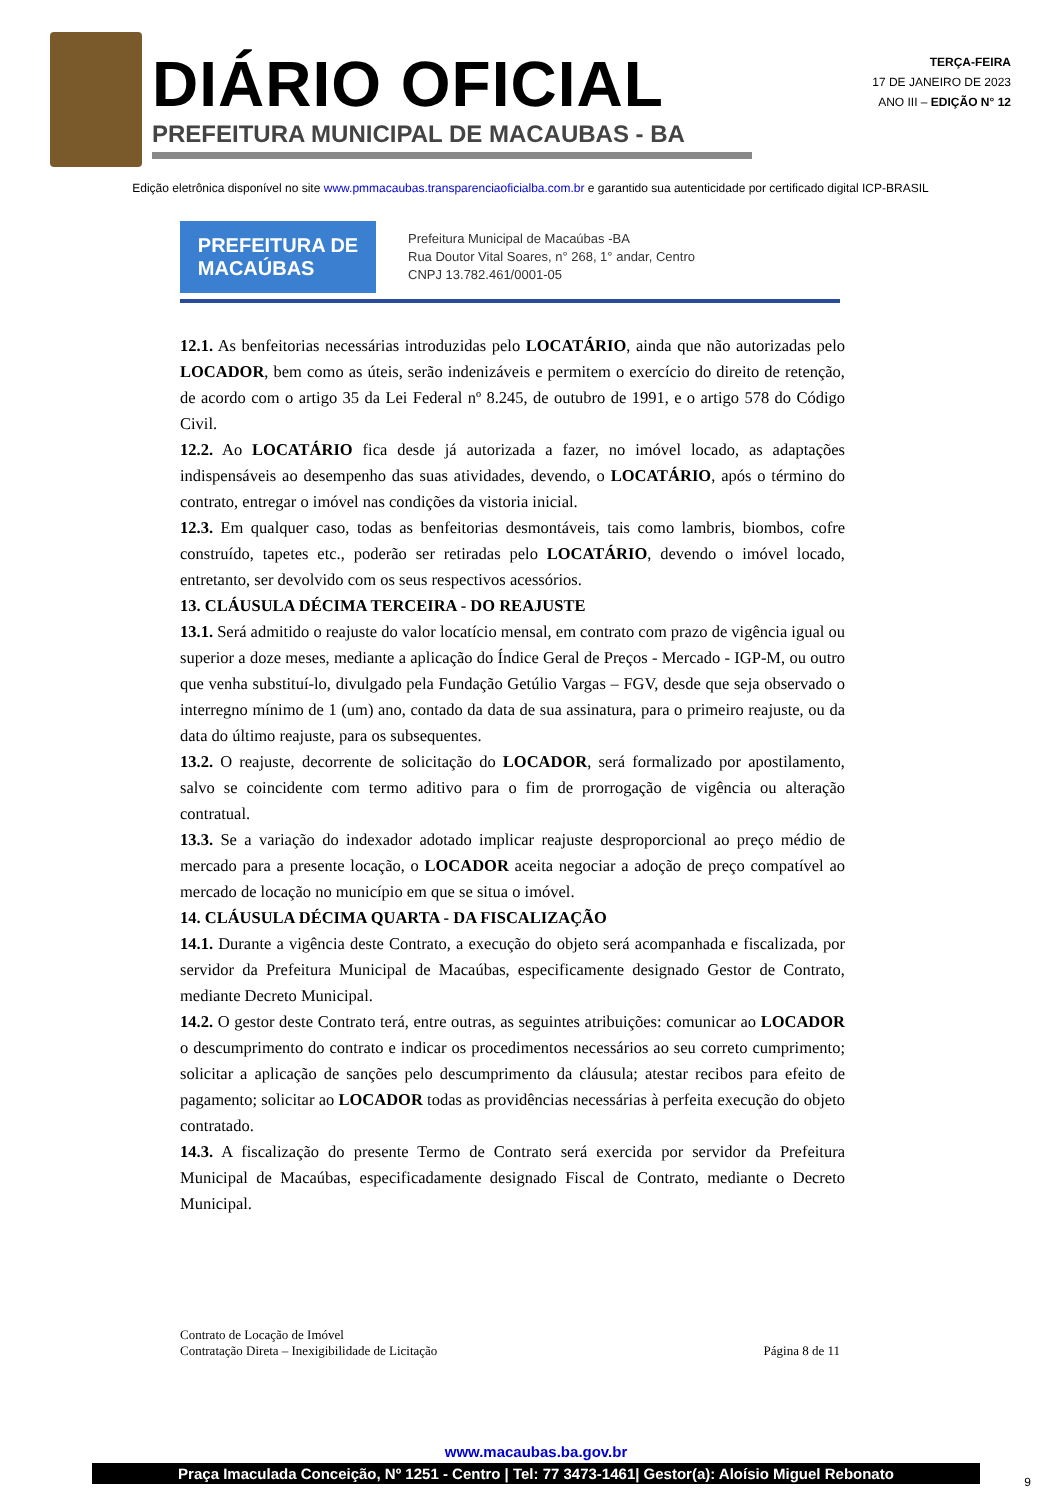DIÁRIO OFICIAL
PREFEITURA MUNICIPAL DE MACAUBAS - BA
TERÇA-FEIRA
17 DE JANEIRO DE 2023
ANO III – EDIÇÃO N° 12
Edição eletrônica disponível no site www.pmmacaubas.transparenciaoficialba.com.br e garantido sua autenticidade por certificado digital ICP-BRASIL
PREFEITURA DE
MACAÚBAS
Prefeitura Municipal de Macaúbas -BA
Rua Doutor Vital Soares, n° 268, 1° andar, Centro
CNPJ 13.782.461/0001-05
12.1. As benfeitorias necessárias introduzidas pelo LOCATÁRIO, ainda que não autorizadas pelo LOCADOR, bem como as úteis, serão indenizáveis e permitem o exercício do direito de retenção, de acordo com o artigo 35 da Lei Federal nº 8.245, de outubro de 1991, e o artigo 578 do Código Civil.
12.2. Ao LOCATÁRIO fica desde já autorizada a fazer, no imóvel locado, as adaptações indispensáveis ao desempenho das suas atividades, devendo, o LOCATÁRIO, após o término do contrato, entregar o imóvel nas condições da vistoria inicial.
12.3. Em qualquer caso, todas as benfeitorias desmontáveis, tais como lambris, biombos, cofre construído, tapetes etc., poderão ser retiradas pelo LOCATÁRIO, devendo o imóvel locado, entretanto, ser devolvido com os seus respectivos acessórios.
13. CLÁUSULA DÉCIMA TERCEIRA - DO REAJUSTE
13.1. Será admitido o reajuste do valor locatício mensal, em contrato com prazo de vigência igual ou superior a doze meses, mediante a aplicação do Índice Geral de Preços - Mercado - IGP-M, ou outro que venha substituí-lo, divulgado pela Fundação Getúlio Vargas – FGV, desde que seja observado o interregno mínimo de 1 (um) ano, contado da data de sua assinatura, para o primeiro reajuste, ou da data do último reajuste, para os subsequentes.
13.2. O reajuste, decorrente de solicitação do LOCADOR, será formalizado por apostilamento, salvo se coincidente com termo aditivo para o fim de prorrogação de vigência ou alteração contratual.
13.3. Se a variação do indexador adotado implicar reajuste desproporcional ao preço médio de mercado para a presente locação, o LOCADOR aceita negociar a adoção de preço compatível ao mercado de locação no município em que se situa o imóvel.
14. CLÁUSULA DÉCIMA QUARTA - DA FISCALIZAÇÃO
14.1. Durante a vigência deste Contrato, a execução do objeto será acompanhada e fiscalizada, por servidor da Prefeitura Municipal de Macaúbas, especificamente designado Gestor de Contrato, mediante Decreto Municipal.
14.2. O gestor deste Contrato terá, entre outras, as seguintes atribuições: comunicar ao LOCADOR o descumprimento do contrato e indicar os procedimentos necessários ao seu correto cumprimento; solicitar a aplicação de sanções pelo descumprimento da cláusula; atestar recibos para efeito de pagamento; solicitar ao LOCADOR todas as providências necessárias à perfeita execução do objeto contratado.
14.3. A fiscalização do presente Termo de Contrato será exercida por servidor da Prefeitura Municipal de Macaúbas, especificadamente designado Fiscal de Contrato, mediante o Decreto Municipal.
Contrato de Locação de Imóvel
Contratação Direta – Inexigibilidade de Licitação
Página 8 de 11
www.macaubas.ba.gov.br
Praça Imaculada Conceição, Nº 1251 - Centro | Tel: 77 3473-1461| Gestor(a): Aloísio Miguel Rebonato
9